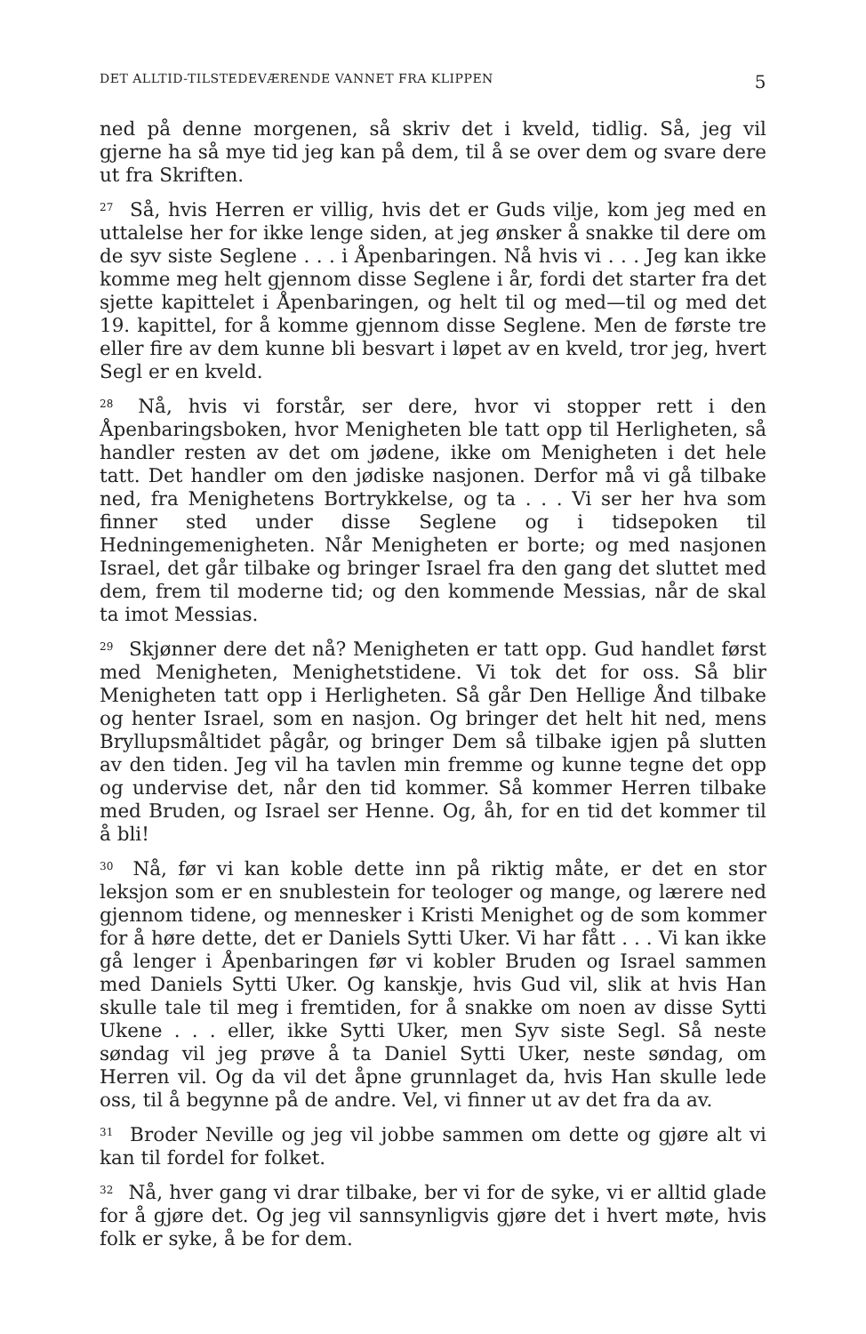DET ALLTID-TILSTEDEVÆRENDE VANNET FRA KLIPPEN 5
ned på denne morgenen, så skriv det i kveld, tidlig. Så, jeg vil gjerne ha så mye tid jeg kan på dem, til å se over dem og svare dere ut fra Skriften.
<sup>27</sup> Så, hvis Herren er villig, hvis det er Guds vilje, kom jeg med en uttalelse her for ikke lenge siden, at jeg ønsker å snakke til dere om de syv siste Seglene . . . i Åpenbaringen. Nå hvis vi . . . Jeg kan ikke komme meg helt gjennom disse Seglene i år, fordi det starter fra det sjette kapittelet i Åpenbaringen, og helt til og med—til og med det 19. kapittel, for å komme gjennom disse Seglene. Men de første tre eller fire av dem kunne bli besvart i løpet av en kveld, tror jeg, hvert Segl er en kveld.
<sup>28</sup> Nå, hvis vi forstår, ser dere, hvor vi stopper rett i den Åpenbaringsboken, hvor Menigheten ble tatt opp til Herligheten, så handler resten av det om jødene, ikke om Menigheten i det hele tatt. Det handler om den jødiske nasjonen. Derfor må vi gå tilbake ned, fra Menighetens Bortrykkelse, og ta . . . Vi ser her hva som finner sted under disse Seglene og i tidsepoken til Hedningemenigheten. Når Menigheten er borte; og med nasjonen Israel, det går tilbake og bringer Israel fra den gang det sluttet med dem, frem til moderne tid; og den kommende Messias, når de skal ta imot Messias.
<sup>29</sup> Skjønner dere det nå? Menigheten er tatt opp. Gud handlet først med Menigheten, Menighetstidene. Vi tok det for oss. Så blir Menigheten tatt opp i Herligheten. Så går Den Hellige Ånd tilbake og henter Israel, som en nasjon. Og bringer det helt hit ned, mens Bryllupsmåltidet pågår, og bringer Dem så tilbake igjen på slutten av den tiden. Jeg vil ha tavlen min fremme og kunne tegne det opp og undervise det, når den tid kommer. Så kommer Herren tilbake med Bruden, og Israel ser Henne. Og, åh, for en tid det kommer til å bli!
<sup>30</sup> Nå, før vi kan koble dette inn på riktig måte, er det en stor leksjon som er en snublestein for teologer og mange, og lærere ned gjennom tidene, og mennesker i Kristi Menighet og de som kommer for å høre dette, det er Daniels Sytti Uker. Vi har fått . . . Vi kan ikke gå lenger i Åpenbaringen før vi kobler Bruden og Israel sammen med Daniels Sytti Uker. Og kanskje, hvis Gud vil, slik at hvis Han skulle tale til meg i fremtiden, for å snakke om noen av disse Sytti Ukene . . . eller, ikke Sytti Uker, men Syv siste Segl. Så neste søndag vil jeg prøve å ta Daniel Sytti Uker, neste søndag, om Herren vil. Og da vil det åpne grunnlaget da, hvis Han skulle lede oss, til å begynne på de andre. Vel, vi finner ut av det fra da av.
<sup>31</sup> Broder Neville og jeg vil jobbe sammen om dette og gjøre alt vi kan til fordel for folket.
<sup>32</sup> Nå, hver gang vi drar tilbake, ber vi for de syke, vi er alltid glade for å gjøre det. Og jeg vil sannsynligvis gjøre det i hvert møte, hvis folk er syke, å be for dem.